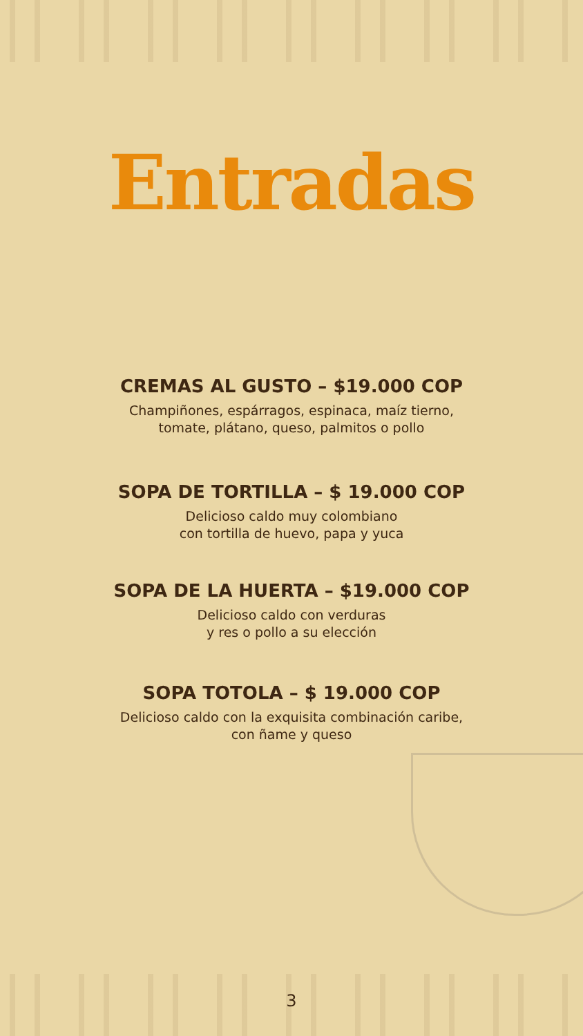Entradas
CREMAS AL GUSTO – $19.000 COP
Champiñones, espárragos, espinaca, maíz tierno,
tomate, plátano, queso, palmitos o pollo
SOPA DE TORTILLA – $ 19.000 COP
Delicioso caldo muy colombiano
con tortilla de huevo, papa y yuca
SOPA DE LA HUERTA – $19.000 COP
Delicioso caldo con verduras
y res o pollo a su elección
SOPA TOTOLA – $ 19.000 COP
Delicioso caldo con la exquisita combinación caribe,
con ñame y queso
3